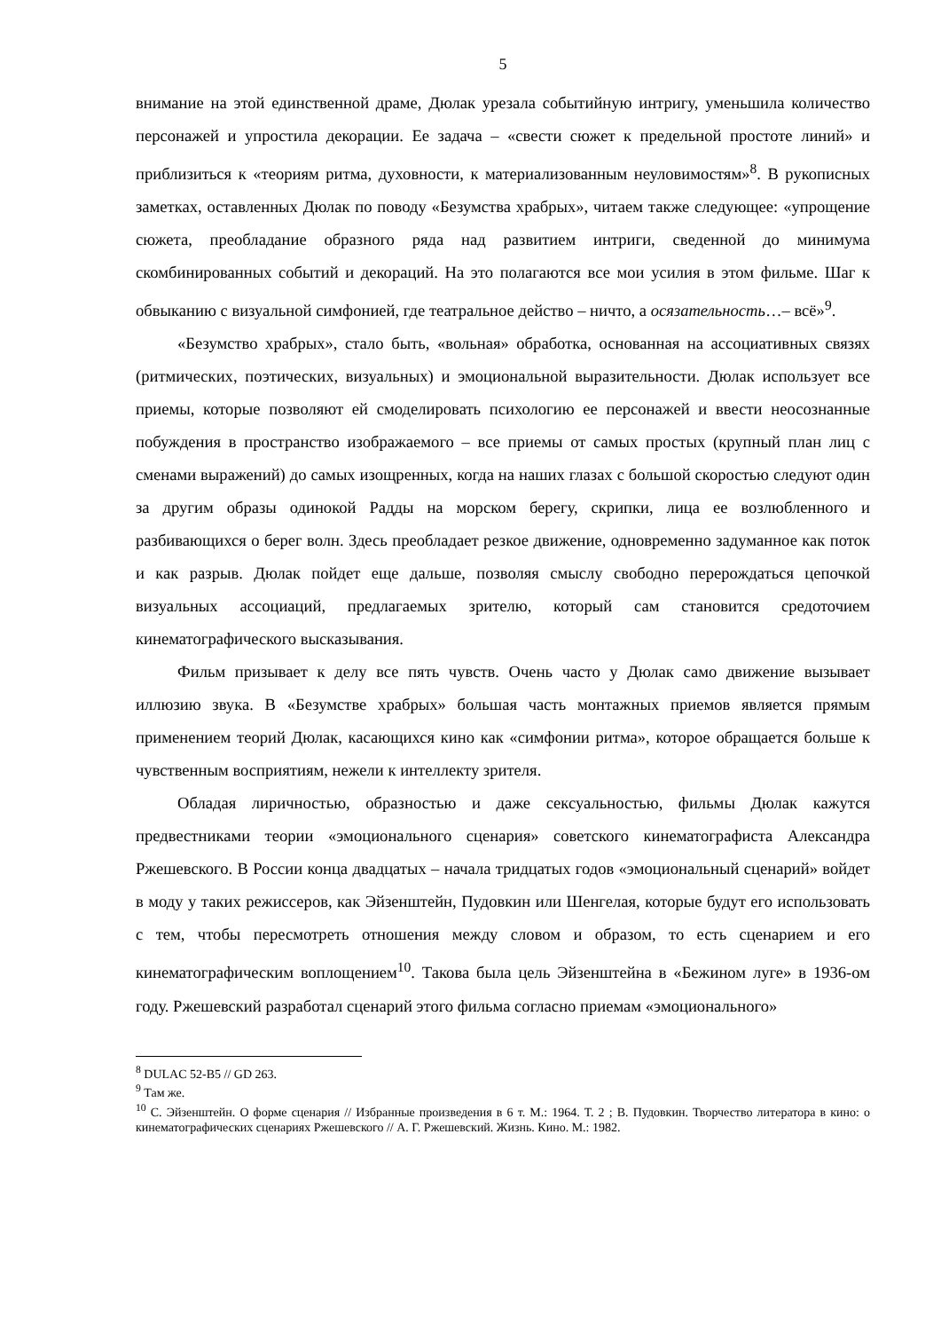5
внимание на этой единственной драме, Дюлак урезала событийную интригу, уменьшила количество персонажей и упростила декорации. Ее задача – «свести сюжет к предельной простоте линий» и приблизиться к «теориям ритма, духовности, к материализованным неуловимостям»<sup>8</sup>. В рукописных заметках, оставленных Дюлак по поводу «Безумства храбрых», читаем также следующее: «упрощение сюжета, преобладание образного ряда над развитием интриги, сведенной до минимума скомбинированных событий и декораций. На это полагаются все мои усилия в этом фильме. Шаг к обвыканию с визуальной симфонией, где театральное действо – ничто, а осязательность…– всё»<sup>9</sup>.
«Безумство храбрых», стало быть, «вольная» обработка, основанная на ассоциативных связях (ритмических, поэтических, визуальных) и эмоциональной выразительности. Дюлак использует все приемы, которые позволяют ей смоделировать психологию ее персонажей и ввести неосознанные побуждения в пространство изображаемого – все приемы от самых простых (крупный план лиц с сменами выражений) до самых изощренных, когда на наших глазах с большой скоростью следуют один за другим образы одинокой Радды на морском берегу, скрипки, лица ее возлюбленного и разбивающихся о берег волн. Здесь преобладает резкое движение, одновременно задуманное как поток и как разрыв. Дюлак пойдет еще дальше, позволяя смыслу свободно перерождаться цепочкой визуальных ассоциаций, предлагаемых зрителю, который сам становится средоточием кинематографического высказывания.
Фильм призывает к делу все пять чувств. Очень часто у Дюлак само движение вызывает иллюзию звука. В «Безумстве храбрых» большая часть монтажных приемов является прямым применением теорий Дюлак, касающихся кино как «симфонии ритма», которое обращается больше к чувственным восприятиям, нежели к интеллекту зрителя.
Обладая лиричностью, образностью и даже сексуальностью, фильмы Дюлак кажутся предвестниками теории «эмоционального сценария» советского кинематографиста Александра Ржешевского. В России конца двадцатых – начала тридцатых годов «эмоциональный сценарий» войдет в моду у таких режиссеров, как Эйзенштейн, Пудовкин или Шенгелая, которые будут его использовать с тем, чтобы пересмотреть отношения между словом и образом, то есть сценарием и его кинематографическим воплощением<sup>10</sup>. Такова была цель Эйзенштейна в «Бежином луге» в 1936-ом году. Ржешевский разработал сценарий этого фильма согласно приемам «эмоционального»
<sup>8</sup> DULAC 52-B5 // GD 263.
<sup>9</sup> Там же.
<sup>10</sup> С. Эйзенштейн. О форме сценария // Избранные произведения в 6 т. М.: 1964. Т. 2 ; В. Пудовкин. Творчество литератора в кино: о кинематографических сценариях Ржешевского // А. Г. Ржешевский. Жизнь. Кино. М.: 1982.